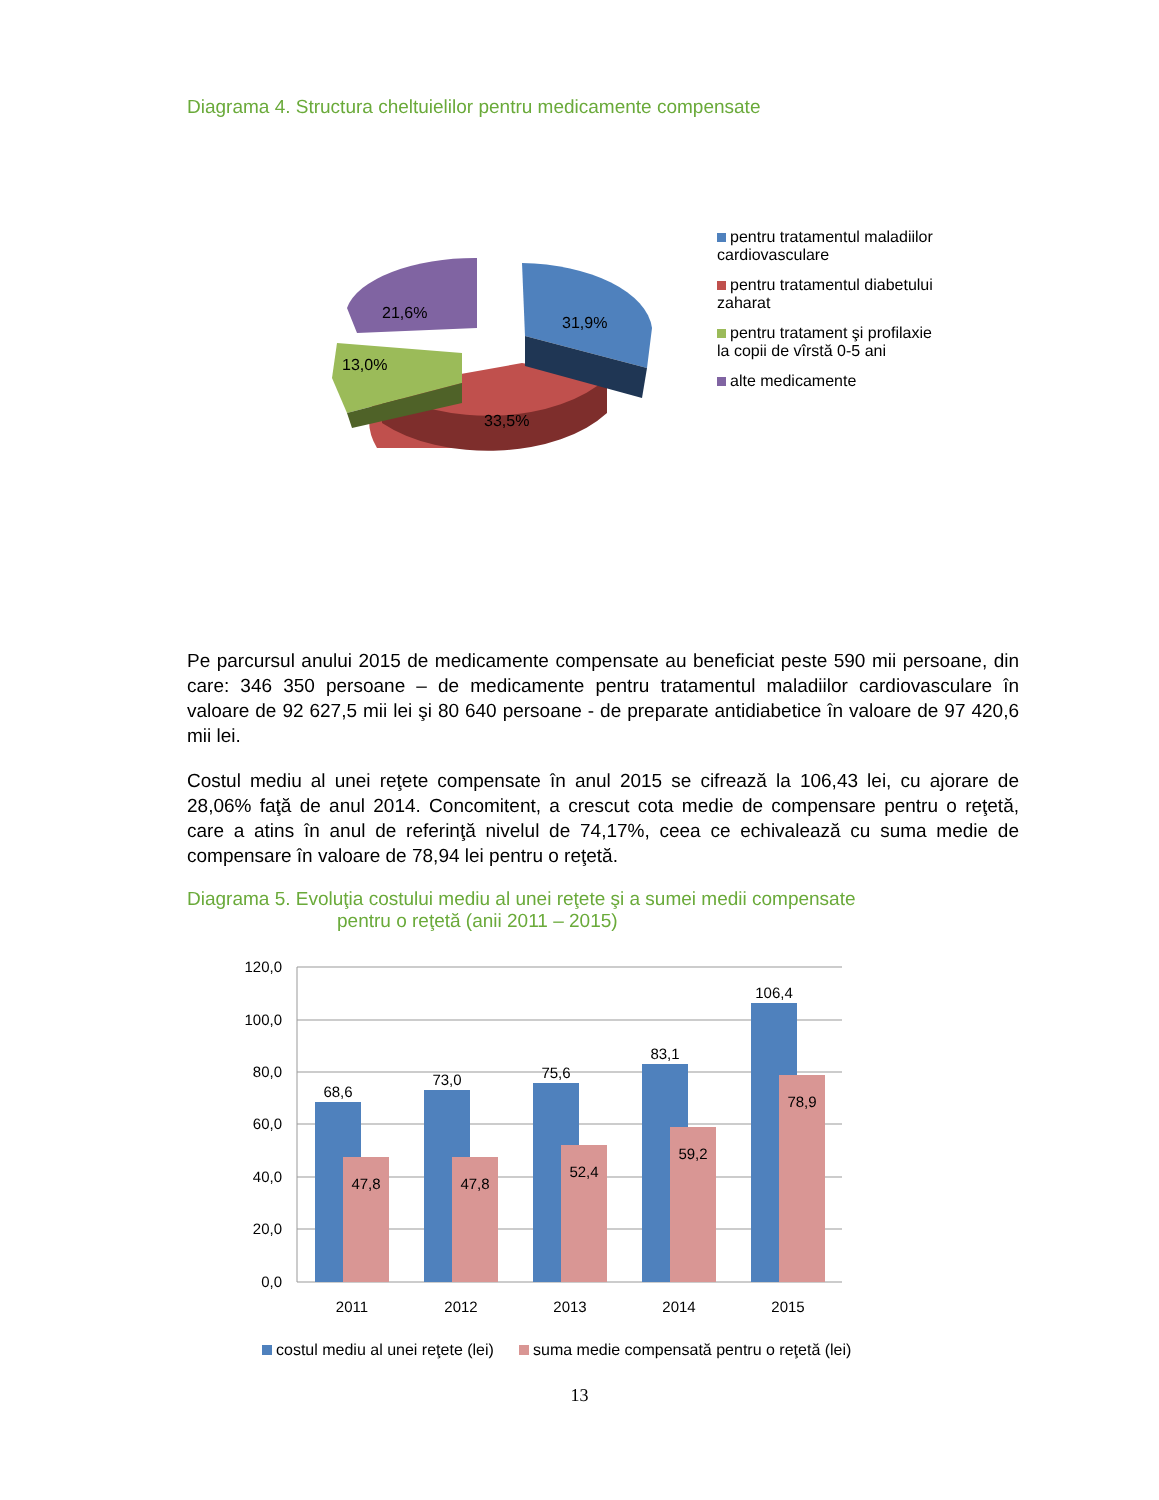Diagrama 4. Structura cheltuielilor pentru medicamente compensate
31,9%
21,6%
13,0%
33,5%
pentru tratamentul maladiilor cardiovasculare
pentru tratamentul diabetului zaharat
pentru tratament şi profilaxie la copii de vîrstă 0-5 ani
alte medicamente
Pe parcursul anului 2015 de medicamente compensate au beneficiat peste 590 mii persoane, din care: 346 350 persoane – de medicamente pentru tratamentul maladiilor cardiovasculare în valoare de 92 627,5 mii lei şi 80 640 persoane - de preparate antidiabetice în valoare de 97 420,6 mii lei.
Costul mediu al unei reţete compensate în anul 2015 se cifrează la 106,43 lei, cu ajorare de 28,06% faţă de anul 2014. Concomitent, a crescut cota medie de compensare pentru o reţetă, care a atins în anul de referinţă nivelul de 74,17%, ceea ce echivalează cu suma medie de compensare în valoare de 78,94 lei pentru o reţetă.
Diagrama 5. Evoluţia costului mediu al unei reţete şi a sumei medii compensate
pentru o reţetă (anii 2011 – 2015)
120,0
100,0
80,0
60,0
40,0
20,0
0,0
68,6
73,0
75,6
83,1
106,4
47,8
47,8
52,4
59,2
78,9
2011
2012
2013
2014
2015
costul mediu al unei reţete (lei)
suma medie compensată pentru o reţetă (lei)
13